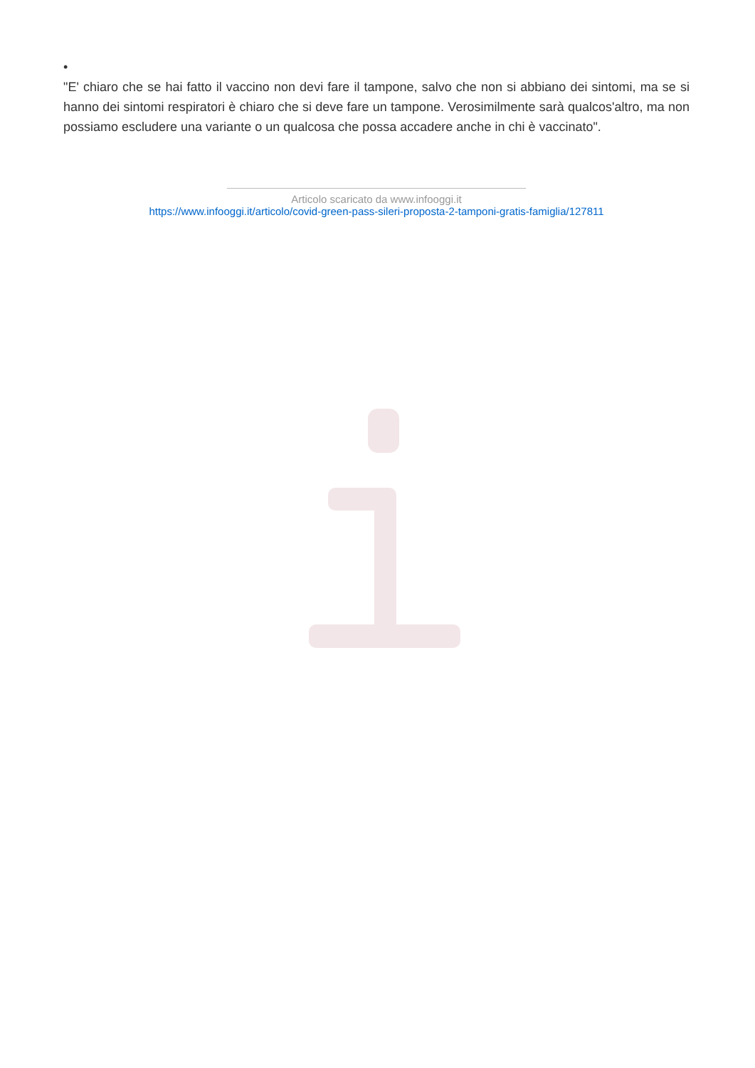•
"E' chiaro che se hai fatto il vaccino non devi fare il tampone, salvo che non si abbiano dei sintomi, ma se si hanno dei sintomi respiratori è chiaro che si deve fare un tampone. Verosimilmente sarà qualcos'altro, ma non possiamo escludere una variante o un qualcosa che possa accadere anche in chi è vaccinato".
Articolo scaricato da www.infooggi.it
https://www.infooggi.it/articolo/covid-green-pass-sileri-proposta-2-tamponi-gratis-famiglia/127811